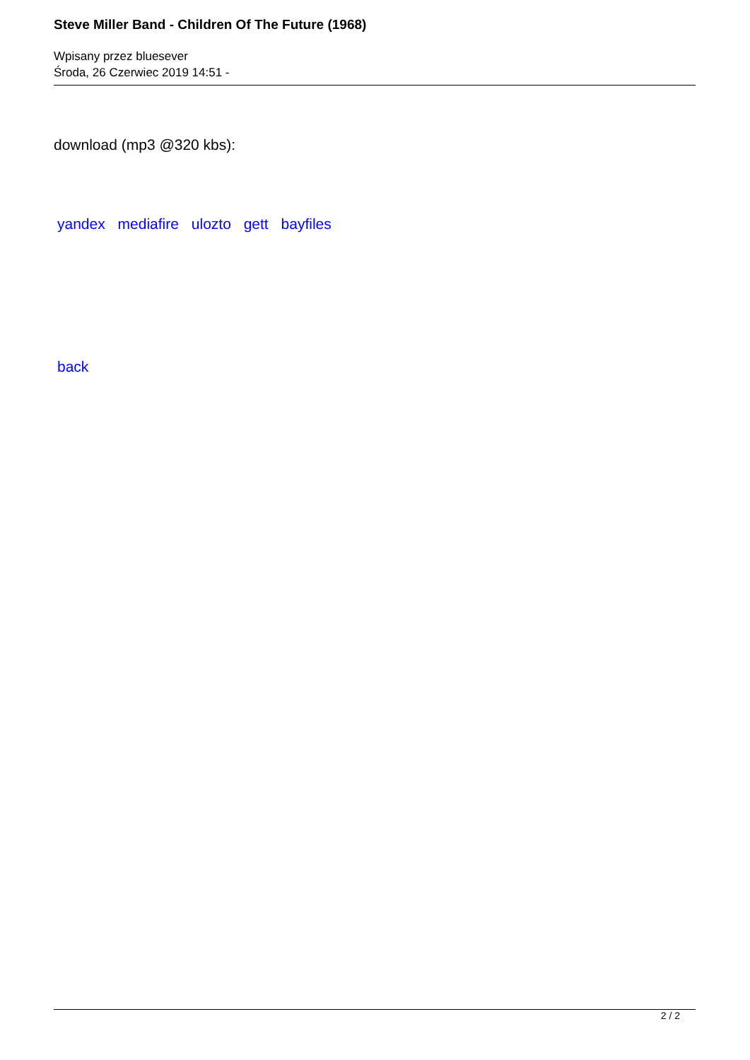Steve Miller Band - Children Of The Future (1968)
Wpisany przez bluesever
Środa, 26 Czerwiec 2019 14:51 -
download (mp3 @320 kbs):
yandex mediafire ulozto gett bayfiles
back
2 / 2